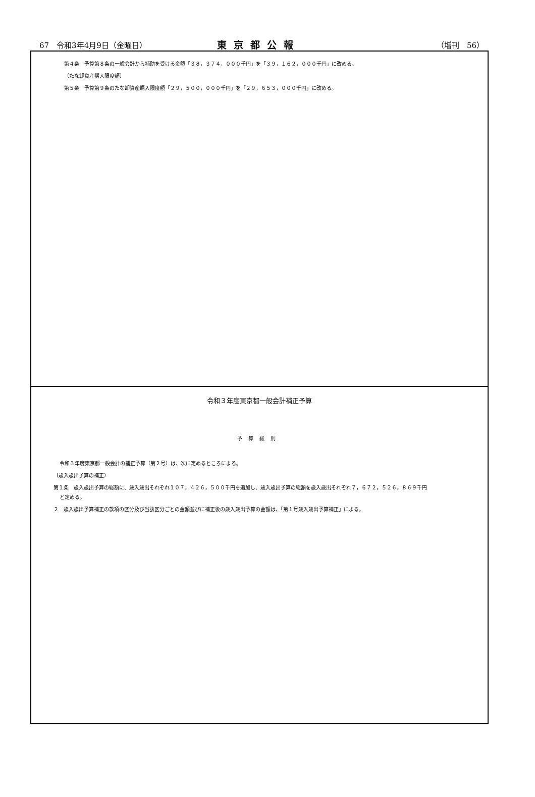67　令和3年4月9日（金曜日） 東京都公報 （増刊　56）
第４条　予算第８条の一般会計から補助を受ける金額「３８，３７４，０００千円」を「３９，１６２，０００千円」に改める。
（たな卸資産購入限度額）
第５条　予算第９条のたな卸資産購入限度額「２９，５００，０００千円」を「２９，６５３，０００千円」に改める。
令和３年度東京都一般会計補正予算
予算総則
令和３年度東京都一般会計の補正予算（第２号）は、次に定めるところによる。
（歳入歳出予算の補正）
第１条　歳入歳出予算の総額に、歳入歳出それぞれ１０７，４２６，５００千円を追加し、歳入歳出予算の総額を歳入歳出それぞれ７，６７２，５２６，８６９千円
と定める。
２　歳入歳出予算補正の款項の区分及び当該区分ごとの金額並びに補正後の歳入歳出予算の金額は、「第１号歳入歳出予算補正」による。